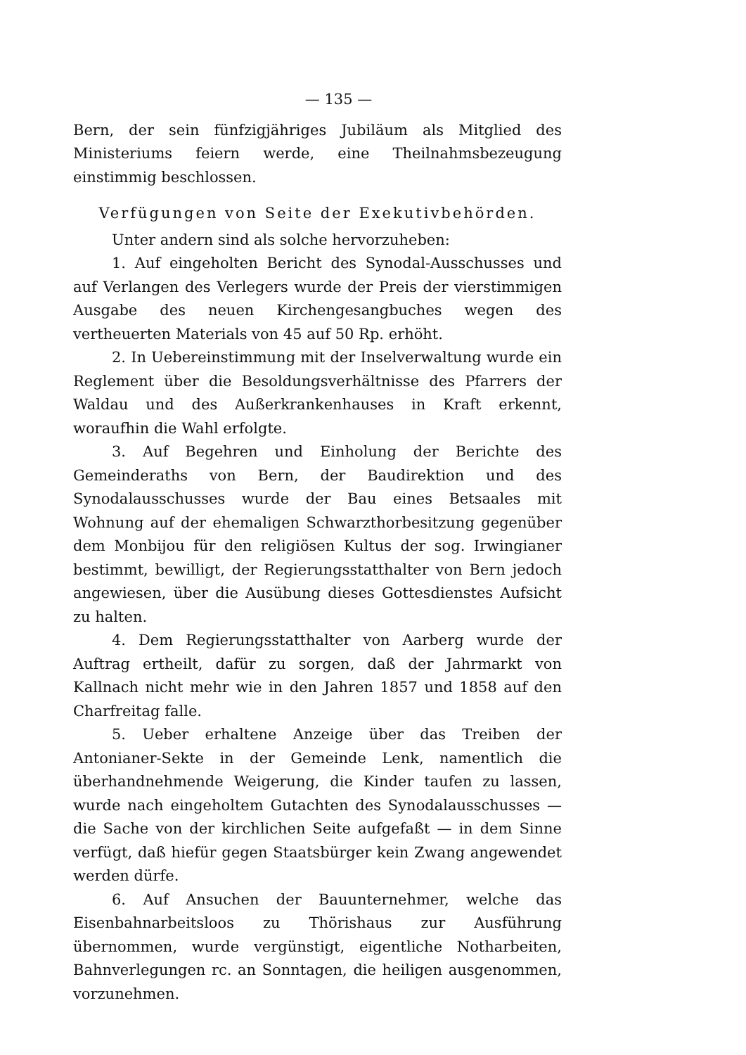— 135 —
Bern, der sein fünfzigjähriges Jubiläum als Mitglied des Ministeriums feiern werde, eine Theilnahmsbezeugung einstimmig beschlossen.
Verfügungen von Seite der Exekutivbehörden.
Unter andern sind als solche hervorzuheben:
1. Auf eingeholten Bericht des Synodal-Ausschusses und auf Verlangen des Verlegers wurde der Preis der vierstimmigen Ausgabe des neuen Kirchengesangbuches wegen des vertheuerten Materials von 45 auf 50 Rp. erhöht.
2. In Uebereinstimmung mit der Inselverwaltung wurde ein Reglement über die Besoldungsverhältnisse des Pfarrers der Waldau und des Außerkrankenhauses in Kraft erkennt, woraufhin die Wahl erfolgte.
3. Auf Begehren und Einholung der Berichte des Gemeinderaths von Bern, der Baudirektion und des Synodalausschusses wurde der Bau eines Betsaales mit Wohnung auf der ehemaligen Schwarzthorbesitzung gegenüber dem Monbijou für den religiösen Kultus der sog. Irwingianer bestimmt, bewilligt, der Regierungsstatthalter von Bern jedoch angewiesen, über die Ausübung dieses Gottesdienstes Aufsicht zu halten.
4. Dem Regierungsstatthalter von Aarberg wurde der Auftrag ertheilt, dafür zu sorgen, daß der Jahrmarkt von Kallnach nicht mehr wie in den Jahren 1857 und 1858 auf den Charfreitag falle.
5. Ueber erhaltene Anzeige über das Treiben der Antonianer-Sekte in der Gemeinde Lenk, namentlich die überhandnehmende Weigerung, die Kinder taufen zu lassen, wurde nach eingeholtem Gutachten des Synodalausschusses — die Sache von der kirchlichen Seite aufgefaßt — in dem Sinne verfügt, daß hiefür gegen Staatsbürger kein Zwang angewendet werden dürfe.
6. Auf Ansuchen der Bauunternehmer, welche das Eisenbahnarbeitsloos zu Thörishaus zur Ausführung übernommen, wurde vergünstigt, eigentliche Notharbeiten, Bahnverlegungen rc. an Sonntagen, die heiligen ausgenommen, vorzunehmen.